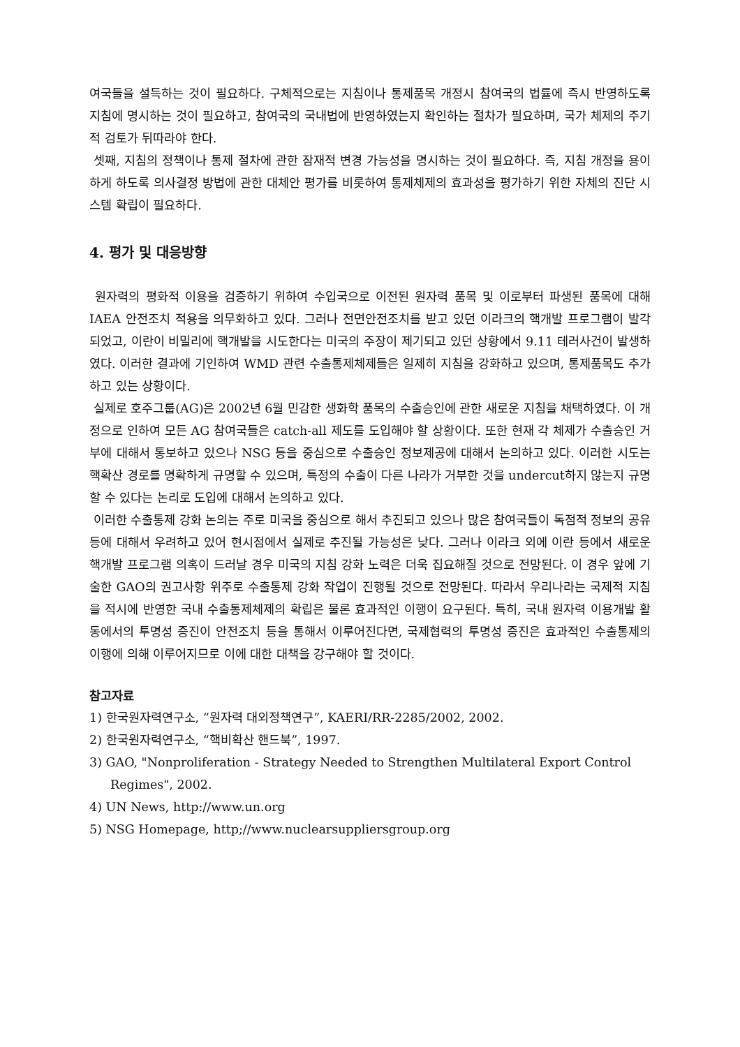여국들을 설득하는 것이 필요하다. 구체적으로는 지침이나 통제품목 개정시 참여국의 법률에 즉시 반영하도록 지침에 명시하는 것이 필요하고, 참여국의 국내법에 반영하였는지 확인하는 절차가 필요하며, 국가 체제의 주기적 검토가 뒤따라야 한다.
셋째, 지침의 정책이나 통제 절차에 관한 잠재적 변경 가능성을 명시하는 것이 필요하다. 즉, 지침 개정을 용이하게 하도록 의사결정 방법에 관한 대체안 평가를 비롯하여 통제체제의 효과성을 평가하기 위한 자체의 진단 시스템 확립이 필요하다.
4. 평가 및 대응방향
원자력의 평화적 이용을 검증하기 위하여 수입국으로 이전된 원자력 품목 및 이로부터 파생된 품목에 대해 IAEA 안전조치 적용을 의무화하고 있다. 그러나 전면안전조치를 받고 있던 이라크의 핵개발 프로그램이 발각되었고, 이란이 비밀리에 핵개발을 시도한다는 미국의 주장이 제기되고 있던 상황에서 9.11 테러사건이 발생하였다. 이러한 결과에 기인하여 WMD 관련 수출통제체제들은 일제히 지침을 강화하고 있으며, 통제품목도 추가하고 있는 상황이다.
실제로 호주그룹(AG)은 2002년 6월 민감한 생화학 품목의 수출승인에 관한 새로운 지침을 채택하였다. 이 개정으로 인하여 모든 AG 참여국들은 catch-all 제도를 도입해야 할 상황이다. 또한 현재 각 체제가 수출승인 거부에 대해서 통보하고 있으나 NSG 등을 중심으로 수출승인 정보제공에 대해서 논의하고 있다. 이러한 시도는 핵확산 경로를 명확하게 규명할 수 있으며, 특정의 수출이 다른 나라가 거부한 것을 undercut하지 않는지 규명할 수 있다는 논리로 도입에 대해서 논의하고 있다.
이러한 수출통제 강화 논의는 주로 미국을 중심으로 해서 추진되고 있으나 많은 참여국들이 독점적 정보의 공유 등에 대해서 우려하고 있어 현시점에서 실제로 추진될 가능성은 낮다. 그러나 이라크 외에 이란 등에서 새로운 핵개발 프로그램 의혹이 드러날 경우 미국의 지침 강화 노력은 더욱 집요해질 것으로 전망된다. 이 경우 앞에 기술한 GAO의 권고사항 위주로 수출통제 강화 작업이 진행될 것으로 전망된다. 따라서 우리나라는 국제적 지침을 적시에 반영한 국내 수출통제체제의 확립은 물론 효과적인 이행이 요구된다. 특히, 국내 원자력 이용개발 활동에서의 투명성 증진이 안전조치 등을 통해서 이루어진다면, 국제협력의 투명성 증진은 효과적인 수출통제의 이행에 의해 이루어지므로 이에 대한 대책을 강구해야 할 것이다.
참고자료
1) 한국원자력연구소, “원자력 대외정책연구”, KAERI/RR-2285/2002, 2002.
2) 한국원자력연구소, “핵비확산 핸드북”, 1997.
3) GAO, "Nonproliferation - Strategy Needed to Strengthen Multilateral Export Control Regimes", 2002.
4) UN News, http://www.un.org
5) NSG Homepage, http;//www.nuclearsuppliersgroup.org